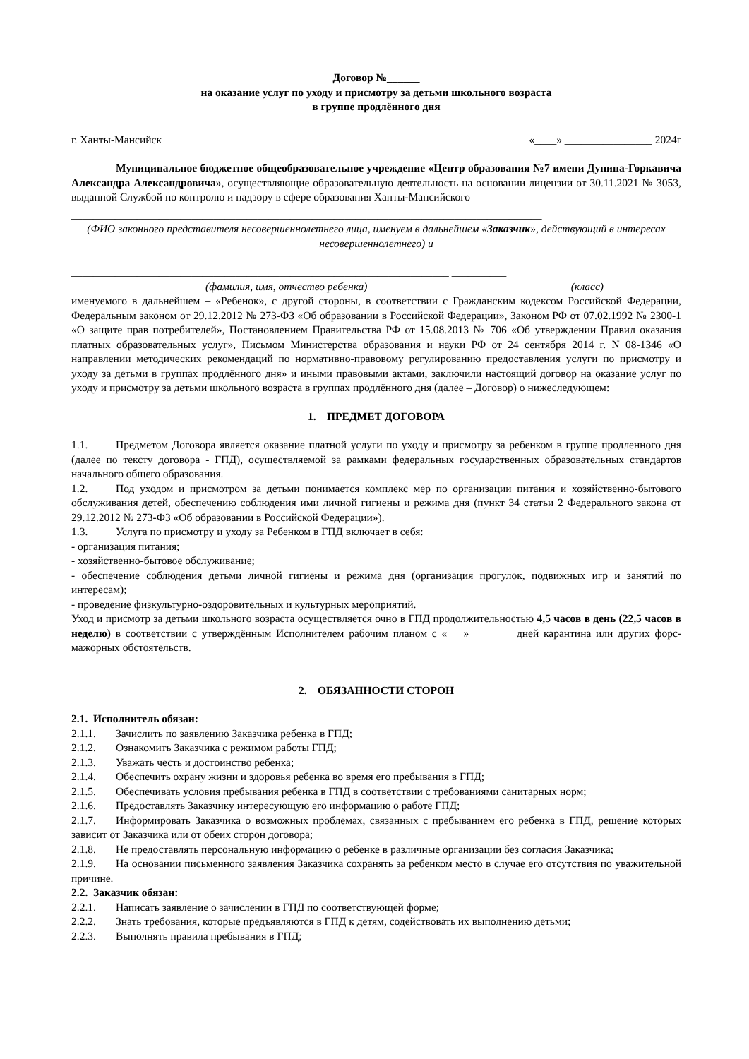Договор №______
на оказание услуг по уходу и присмотру за детьми школьного возраста
в группе продлённого дня
г. Ханты-Мансийск «____» ________________ 2024г
Муниципальное бюджетное общеобразовательное учреждение «Центр образования №7 имени Дунина-Горкавича Александра Александровича», осуществляющие образовательную деятельность на основании лицензии от 30.11.2021 № 3053, выданной Службой по контролю и надзору в сфере образования Ханты-Мансийского
______________________________________________________________________________________
(ФИО законного представителя несовершеннолетнего лица, именуем в дальнейшем «Заказчик», действующий в интересах несовершеннолетнего) и
_____________________________________________________________________ __________
(фамилия, имя, отчество ребенка) (класс)
именуемого в дальнейшем – «Ребенок», с другой стороны, в соответствии с Гражданским кодексом Российской Федерации, Федеральным законом от 29.12.2012 № 273-ФЗ «Об образовании в Российской Федерации», Законом РФ от 07.02.1992 № 2300-1 «О защите прав потребителей», Постановлением Правительства РФ от 15.08.2013 № 706 «Об утверждении Правил оказания платных образовательных услуг», Письмом Министерства образования и науки РФ от 24 сентября 2014 г. N 08-1346 «О направлении методических рекомендаций по нормативно-правовому регулированию предоставления услуги по присмотру и уходу за детьми в группах продлённого дня» и иными правовыми актами, заключили настоящий договор на оказание услуг по уходу и присмотру за детьми школьного возраста в группах продлённого дня (далее – Договор) о нижеследующем:
1. ПРЕДМЕТ ДОГОВОРА
1.1. Предметом Договора является оказание платной услуги по уходу и присмотру за ребенком в группе продленного дня (далее по тексту договора - ГПД), осуществляемой за рамками федеральных государственных образовательных стандартов начального общего образования.
1.2. Под уходом и присмотром за детьми понимается комплекс мер по организации питания и хозяйственно-бытового обслуживания детей, обеспечению соблюдения ими личной гигиены и режима дня (пункт 34 статьи 2 Федерального закона от 29.12.2012 № 273-ФЗ «Об образовании в Российской Федерации»).
1.3. Услуга по присмотру и уходу за Ребенком в ГПД включает в себя:
- организация питания;
- хозяйственно-бытовое обслуживание;
- обеспечение соблюдения детьми личной гигиены и режима дня (организация прогулок, подвижных игр и занятий по интересам);
- проведение физкультурно-оздоровительных и культурных мероприятий.
Уход и присмотр за детьми школьного возраста осуществляется очно в ГПД продолжительностью 4,5 часов в день (22,5 часов в неделю) в соответствии с утверждённым Исполнителем рабочим планом с «___» _______ дней карантина или других форс-мажорных обстоятельств.
2. ОБЯЗАННОСТИ СТОРОН
2.1. Исполнитель обязан:
2.1.1. Зачислить по заявлению Заказчика ребенка в ГПД;
2.1.2. Ознакомить Заказчика с режимом работы ГПД;
2.1.3. Уважать честь и достоинство ребенка;
2.1.4. Обеспечить охрану жизни и здоровья ребенка во время его пребывания в ГПД;
2.1.5. Обеспечивать условия пребывания ребенка в ГПД в соответствии с требованиями санитарных норм;
2.1.6. Предоставлять Заказчику интересующую его информацию о работе ГПД;
2.1.7. Информировать Заказчика о возможных проблемах, связанных с пребыванием его ребенка в ГПД, решение которых зависит от Заказчика или от обеих сторон договора;
2.1.8. Не предоставлять персональную информацию о ребенке в различные организации без согласия Заказчика;
2.1.9. На основании письменного заявления Заказчика сохранять за ребенком место в случае его отсутствия по уважительной причине.
2.2. Заказчик обязан:
2.2.1. Написать заявление о зачислении в ГПД по соответствующей форме;
2.2.2. Знать требования, которые предъявляются в ГПД к детям, содействовать их выполнению детьми;
2.2.3. Выполнять правила пребывания в ГПД;